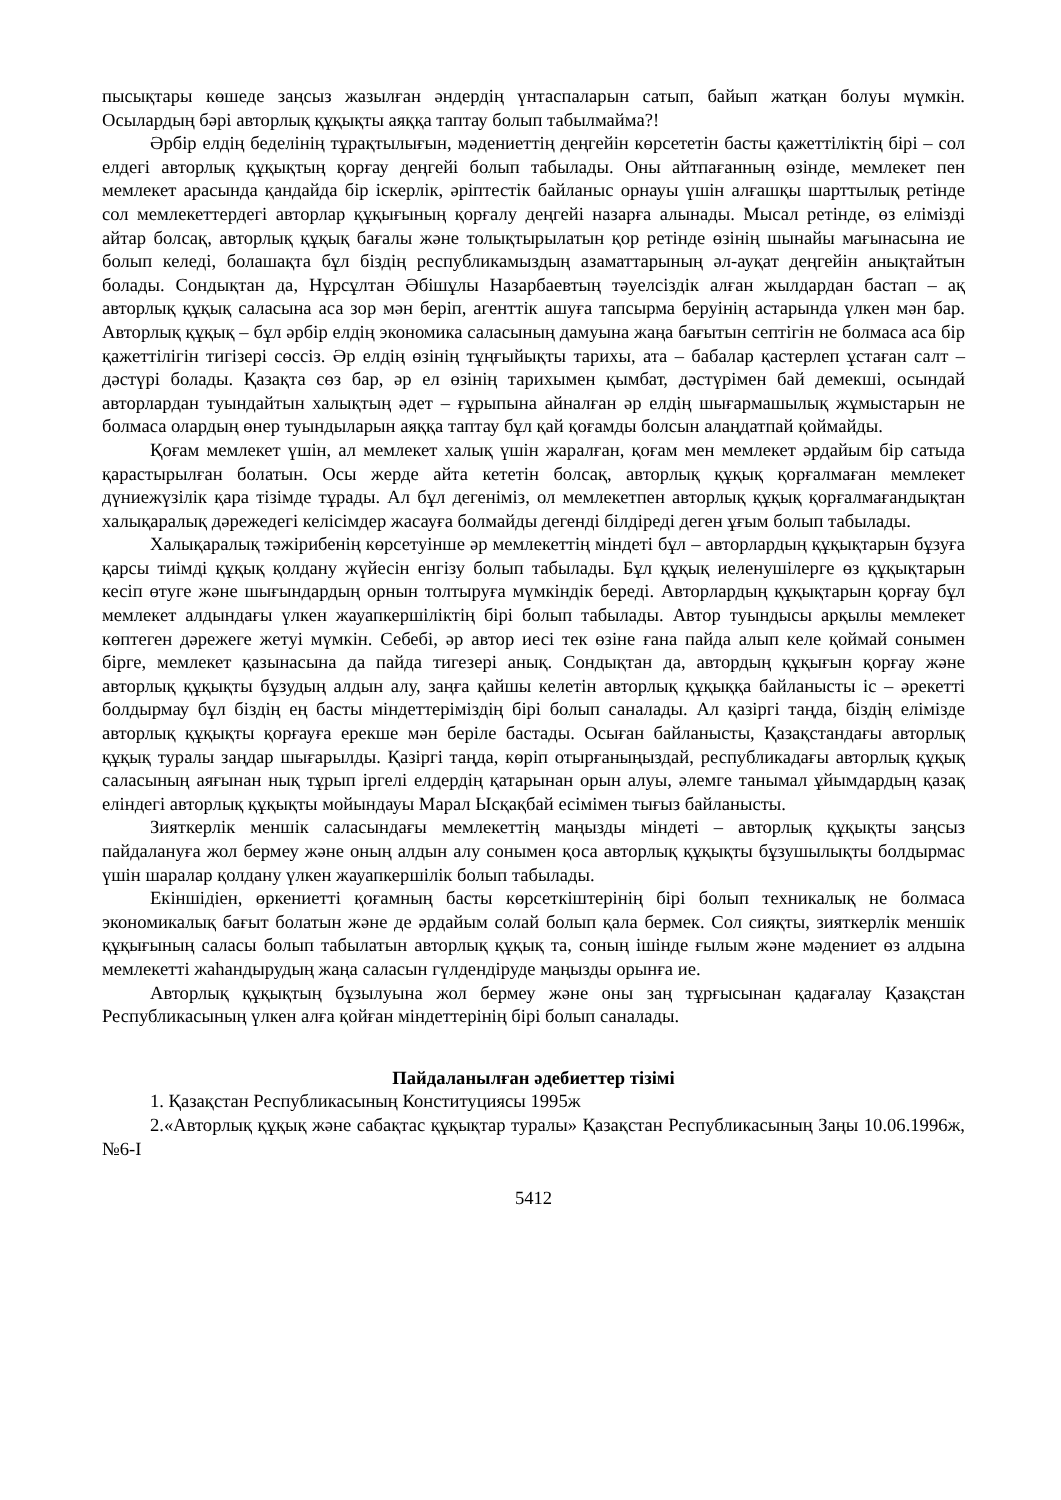пысықтары көшеде заңсыз жазылған әндердің үнтаспаларын сатып, байып жатқан болуы мүмкін. Осылардың бәрі авторлық құқықты аяққа таптау болып табылмайма?!
Әрбір елдің беделінің тұрақтылығын, мәдениеттің деңгейін көрсететін басты қажеттіліктің бірі – сол елдегі авторлық құқықтың қорғау деңгейі болып табылады. Оны айтпағанның өзінде, мемлекет пен мемлекет арасында қандайда бір іскерлік, әріптестік байланыс орнауы үшін алғашқы шарттылық ретінде сол мемлекеттердегі авторлар құқығының қорғалу деңгейі назарға алынады. Мысал ретінде, өз елімізді айтар болсақ, авторлық құқық бағалы және толықтырылатын қор ретінде өзінің шынайы мағынасына ие болып келеді, болашақта бұл біздің республикамыздың азаматтарының әл-ауқат деңгейін анықтайтын болады. Сондықтан да, Нұрсұлтан Әбішұлы Назарбаевтың тәуелсіздік алған жылдардан бастап – ақ авторлық құқық саласына аса зор мән беріп, агенттік ашуға тапсырма беруінің астарында үлкен мән бар. Авторлық құқық – бұл әрбір елдің экономика саласының дамуына жаңа бағытын септігін не болмаса аса бір қажеттілігін тигізері сөссіз. Әр елдің өзінің тұңғыйықты тарихы, ата – бабалар қастерлеп ұстаған салт – дәстүрі болады. Қазақта сөз бар, әр ел өзінің тарихымен қымбат, дәстүрімен бай демекші, осындай авторлардан туындайтын халықтың әдет – ғұрыпына айналған әр елдің шығармашылық жұмыстарын не болмаса олардың өнер туындыларын аяққа таптау бұл қай қоғамды болсын алаңдатпай қоймайды.
Қоғам мемлекет үшін, ал мемлекет халық үшін жаралған, қоғам мен мемлекет әрдайым бір сатыда қарастырылған болатын. Осы жерде айта кететін болсақ, авторлық құқық қорғалмаған мемлекет дүниежүзілік қара тізімде тұрады. Ал бұл дегеніміз, ол мемлекетпен авторлық құқық қорғалмағандықтан халықаралық дәрежедегі келісімдер жасауға болмайды дегенді білдіреді деген ұғым болып табылады.
Халықаралық тәжірибенің көрсетуінше әр мемлекеттің міндеті бұл – авторлардың құқықтарын бұзуға қарсы тиімді құқық қолдану жүйесін енгізу болып табылады. Бұл құқық иеленушілерге өз құқықтарын кесіп өтуге және шығындардың орнын толтыруға мүмкіндік береді. Авторлардың құқықтарын қорғау бұл мемлекет алдындағы үлкен жауапкершіліктің бірі болып табылады. Автор туындысы арқылы мемлекет көптеген дәрежеге жетуі мүмкін. Себебі, әр автор иесі тек өзіне ғана пайда алып келе қоймай сонымен бірге, мемлекет қазынасына да пайда тигезері анық. Сондықтан да, автордың құқығын қорғау және авторлық құқықты бұзудың алдын алу, заңға қайшы келетін авторлық құқыққа байланысты іс – әрекетті болдырмау бұл біздің ең басты міндеттеріміздің бірі болып саналады. Ал қазіргі таңда, біздің елімізде авторлық құқықты қорғауға ерекше мән беріле бастады. Осыған байланысты, Қазақстандағы авторлық құқық туралы заңдар шығарылды. Қазіргі таңда, көріп отырғаныңыздай, республикадағы авторлық құқық саласының аяғынан нық тұрып іргелі елдердің қатарынан орын алуы, әлемге танымал ұйымдардың қазақ еліндегі авторлық құқықты мойындауы Марал Ысқақбай есімімен тығыз байланысты.
Зияткерлік меншік саласындағы мемлекеттің маңызды міндеті – авторлық құқықты заңсыз пайдалануға жол бермеу және оның алдын алу сонымен қоса авторлық құқықты бұзушылықты болдырмас үшін шаралар қолдану үлкен жауапкершілік болып табылады.
Екіншідіен, өркениетті қоғамның басты көрсеткіштерінің бірі болып техникалық не болмаса экономикалық бағыт болатын және де әрдайым солай болып қала бермек. Сол сияқты, зияткерлік меншік құқығының саласы болып табылатын авторлық құқық та, соның ішінде ғылым және мәдениет өз алдына мемлекетті жаһандырудың жаңа саласын гүлдендіруде маңызды орынға ие.
Авторлық құқықтың бұзылуына жол бермеу және оны заң тұрғысынан қадағалау Қазақстан Республикасының үлкен алға қойған міндеттерінің бірі болып саналады.
Пайдаланылған әдебиеттер тізімі
1. Қазақстан Республикасының Конституциясы 1995ж
2.«Авторлық құқық және сабақтас құқықтар туралы» Қазақстан Республикасының Заңы 10.06.1996ж, №6-I
5412